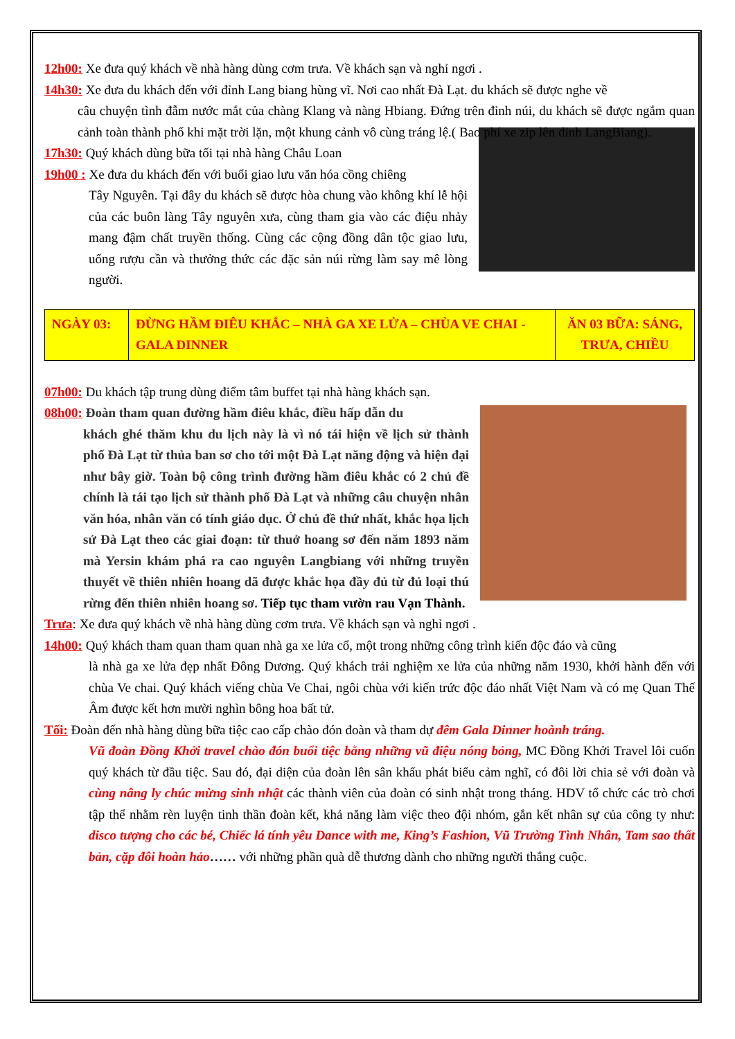12h00: Xe đưa quý khách về nhà hàng dùng cơm trưa. Về khách sạn và nghỉ ngơi .
14h30: Xe đưa du khách đến với đỉnh Lang biang hùng vĩ. Nơi cao nhất Đà Lạt. du khách sẽ được nghe về
câu chuyện tình đẫm nước mắt của chàng Klang và nàng Hbiang. Đứng trên đỉnh núi, du khách sẽ được ngắm quan cảnh toàn thành phố khi mặt trời lặn, một khung cảnh vô cùng tráng lệ.( Bao phí xe zip lên đỉnh LangBiang).
17h30: Quý khách dùng bữa tối tại nhà hàng Châu Loan
19h00 : Xe đưa du khách đến với buổi giao lưu văn hóa cồng chiêng
Tây Nguyên. Tại đây du khách sẽ được hòa chung vào không khí lễ hội của các buôn làng Tây nguyên xưa, cùng tham gia vào các điệu nhảy mang đậm chất truyền thống. Cùng các cộng đồng dân tộc giao lưu, uống rượu cần và thưởng thức các đặc sản núi rừng làm say mê lòng người.
| NGÀY 03: | ĐỪNG HẦM ĐIÊU KHẮC – NHÀ GA XE LỬA – CHÙA VE CHAI - GALA DINNER | ĂN 03 BỮA: SÁNG, TRƯA, CHIỀU |
07h00: Du khách tập trung dùng điểm tâm buffet tại nhà hàng khách sạn.
08h00: Đoàn tham quan đường hầm điêu khắc, điều hấp dẫn du
khách ghé thăm khu du lịch này là vì nó tái hiện về lịch sử thành phố Đà Lạt từ thủa ban sơ cho tới một Đà Lạt năng động và hiện đại như bây giờ. Toàn bộ công trình đường hầm điêu khắc có 2 chủ đề chính là tái tạo lịch sử thành phố Đà Lạt và những câu chuyện nhân văn hóa, nhân văn có tính giáo dục. Ở chủ đề thứ nhất, khắc họa lịch sử Đà Lạt theo các giai đoạn: từ thuở hoang sơ đến năm 1893 năm mà Yersin khám phá ra cao nguyên Langbiang với những truyền thuyết về thiên nhiên hoang dã được khắc họa đầy đủ từ đủ loại thú rừng đến thiên nhiên hoang sơ. Tiếp tục tham vườn rau Vạn Thành.
Trưa: Xe đưa quý khách về nhà hàng dùng cơm trưa. Về khách sạn và nghỉ ngơi .
14h00: Quý khách tham quan tham quan nhà ga xe lửa cổ, một trong những công trình kiến độc đáo và cũng
là nhà ga xe lửa đẹp nhất Đông Dương. Quý khách trải nghiệm xe lửa của những năm 1930, khởi hành đến với chùa Ve chai. Quý khách viếng chùa Ve Chai, ngôi chùa với kiến trức độc đáo nhất Việt Nam và có mẹ Quan Thế Âm được kết hơn mười nghìn bông hoa bất tử.
Tối: Đoàn đến nhà hàng dùng bữa tiệc cao cấp chào đón đoàn và tham dự đêm Gala Dinner hoành tráng.
Vũ đoàn Đồng Khởi travel chào đón buổi tiệc bằng những vũ điệu nóng bỏng, MC Đồng Khởi Travel lôi cuốn quý khách từ đầu tiệc. Sau đó, đại diện của đoàn lên sân khấu phát biểu cảm nghĩ, có đôi lời chia sẻ với đoàn và cùng nâng ly chúc mừng sinh nhật các thành viên của đoàn có sinh nhật trong tháng. HDV tổ chức các trò chơi tập thể nhằm rèn luyện tinh thần đoàn kết, khả năng làm việc theo đội nhóm, gắn kết nhân sự của công ty như: disco tượng cho các bé, Chiếc lá tính yêu Dance with me, King’s Fashion, Vũ Trường Tình Nhân, Tam sao thất bản, cặp đôi hoàn hảo…… với những phần quà dễ thương dành cho những người thắng cuộc.